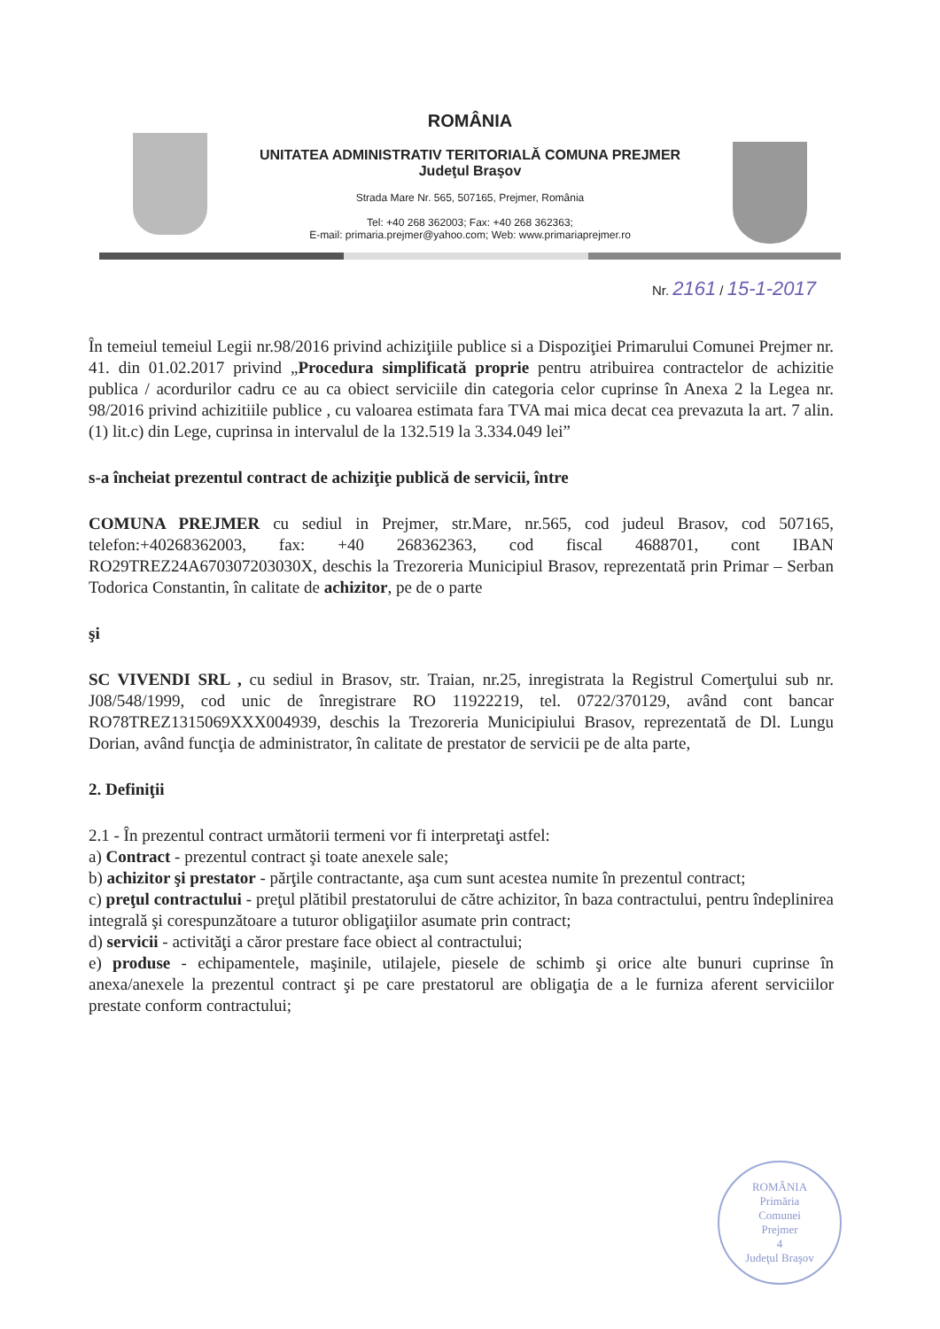ROMÂNIA
UNITATEA ADMINISTRATIV TERITORIALĂ COMUNA PREJMER
Judeţul Braşov
Strada Mare Nr. 565, 507165, Prejmer, România
Tel: +40 268 362003; Fax: +40 268 362363;
E-mail: primaria.prejmer@yahoo.com; Web: www.primariaprejmer.ro
Nr. 2161 / 15-1-2017
În temeiul temeiul Legii nr.98/2016 privind achiziţiile publice si a Dispoziţiei Primarului Comunei Prejmer nr. 41. din 01.02.2017 privind „Procedura simplificată proprie pentru atribuirea contractelor de achizitie publica / acordurilor cadru ce au ca obiect serviciile din categoria celor cuprinse în Anexa 2 la Legea nr. 98/2016 privind achizitiile publice , cu valoarea estimata fara TVA mai mica decat cea prevazuta la art. 7 alin. (1) lit.c) din Lege, cuprinsa in intervalul de la 132.519 la 3.334.049 lei”
s-a încheiat prezentul contract de achiziţie publică de servicii, între
COMUNA PREJMER cu sediul in Prejmer, str.Mare, nr.565, cod judeul Brasov, cod 507165, telefon:+40268362003, fax: +40 268362363, cod fiscal 4688701, cont IBAN RO29TREZ24A670307203030X, deschis la Trezoreria Municipiul Brasov, reprezentată prin Primar – Serban Todorica Constantin, în calitate de achizitor, pe de o parte
şi
SC VIVENDI SRL , cu sediul in Brasov, str. Traian, nr.25, inregistrata la Registrul Comerţului sub nr. J08/548/1999, cod unic de înregistrare RO 11922219, tel. 0722/370129, având cont bancar RO78TREZ1315069XXX004939, deschis la Trezoreria Municipiului Brasov, reprezentată de Dl. Lungu Dorian, având funcţia de administrator, în calitate de prestator de servicii pe de alta parte,
2. Definiţii
2.1 - În prezentul contract următorii termeni vor fi interpretaţi astfel:
a) Contract - prezentul contract şi toate anexele sale;
b) achizitor şi prestator - părţile contractante, aşa cum sunt acestea numite în prezentul contract;
c) preţul contractului - preţul plătibil prestatorului de către achizitor, în baza contractului, pentru îndeplinirea integrală şi corespunzătoare a tuturor obligaţiilor asumate prin contract;
d) servicii - activităţi a căror prestare face obiect al contractului;
e) produse - echipamentele, maşinile, utilajele, piesele de schimb şi orice alte bunuri cuprinse în anexa/anexele la prezentul contract şi pe care prestatorul are obligaţia de a le furniza aferent serviciilor prestate conform contractului;
ROMÂNIA
Primăria
Comunei
Prejmer
4
Judeţul Braşov